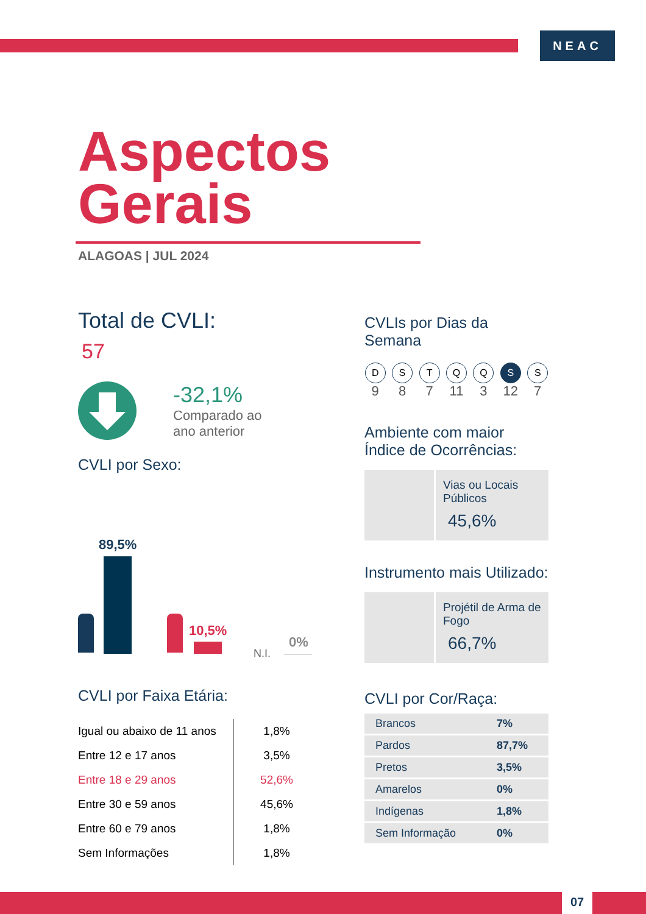NEAC
Aspectos
Gerais
ALAGOAS | JUL 2024
Total de CVLI:
57
-32,1%
Comparado ao
ano anterior
CVLI por Sexo:
89,5%
10,5%
N.I.
0%
CVLI por Faixa Etária:
| Igual ou abaixo de 11 anos | 1,8% |
| Entre 12 e 17 anos | 3,5% |
| Entre 18 e 29 anos | 52,6% |
| Entre 30 e 59 anos | 45,6% |
| Entre 60 e 79 anos | 1,8% |
| Sem Informações | 1,8% |
CVLIs por Dias da Semana
D
9
S
8
T
7
Q
11
Q
3
S
12
S
7
Ambiente com maior Índice de Ocorrências:
Vias ou Locais Públicos
45,6%
Instrumento mais Utilizado:
Projétil de Arma de Fogo
66,7%
CVLI por Cor/Raça:
| Brancos | 7% |
| Pardos | 87,7% |
| Pretos | 3,5% |
| Amarelos | 0% |
| Indígenas | 1,8% |
| Sem Informação | 0% |
07